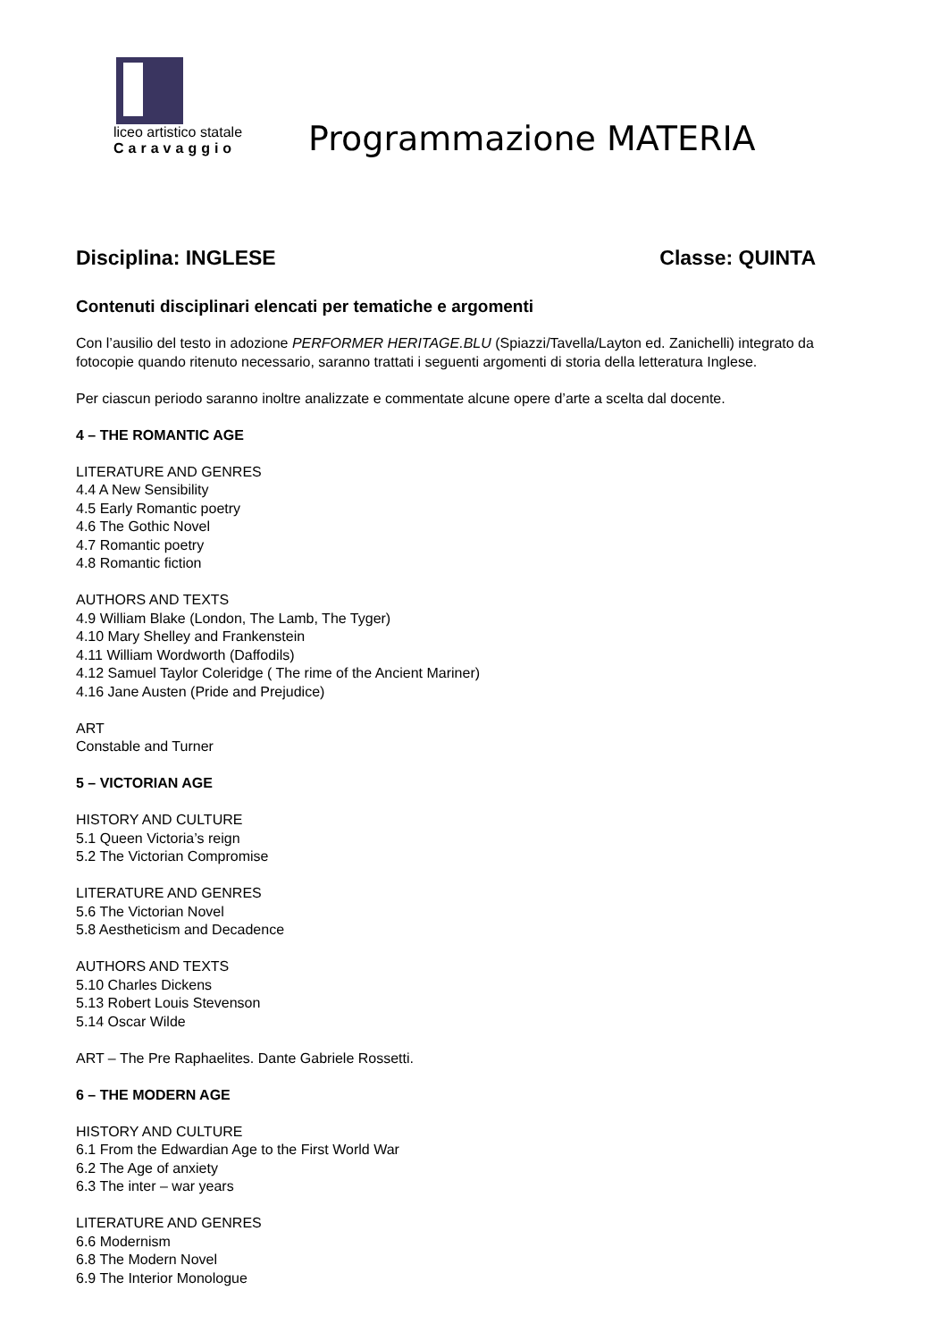liceo artistico statale
Caravaggio
Programmazione MATERIA
Disciplina: INGLESE Classe: QUINTA
Contenuti disciplinari elencati per tematiche e argomenti
Con l’ausilio del testo in adozione PERFORMER HERITAGE.BLU (Spiazzi/Tavella/Layton ed. Zanichelli) integrato da fotocopie quando ritenuto necessario, saranno trattati i seguenti argomenti di storia della letteratura Inglese.
Per ciascun periodo saranno inoltre analizzate e commentate alcune opere d’arte a scelta dal docente.
4 – THE ROMANTIC AGE
LITERATURE AND GENRES
4.4 A New Sensibility
4.5 Early Romantic poetry
4.6 The Gothic Novel
4.7 Romantic poetry
4.8 Romantic fiction
AUTHORS AND TEXTS
4.9 William Blake (London, The Lamb, The Tyger)
4.10 Mary Shelley and Frankenstein
4.11 William Wordworth (Daffodils)
4.12 Samuel Taylor Coleridge ( The rime of the Ancient Mariner)
4.16 Jane Austen (Pride and Prejudice)
ART
Constable and Turner
5 – VICTORIAN AGE
HISTORY AND CULTURE
5.1 Queen Victoria’s reign
5.2 The Victorian Compromise
LITERATURE AND GENRES
5.6 The Victorian Novel
5.8 Aestheticism and Decadence
AUTHORS AND TEXTS
5.10 Charles Dickens
5.13 Robert Louis Stevenson
5.14 Oscar Wilde
ART – The Pre Raphaelites. Dante Gabriele Rossetti.
6 – THE MODERN AGE
HISTORY AND CULTURE
6.1 From the Edwardian Age to the First World War
6.2 The Age of anxiety
6.3 The inter – war years
LITERATURE AND GENRES
6.6 Modernism
6.8 The Modern Novel
6.9 The Interior Monologue